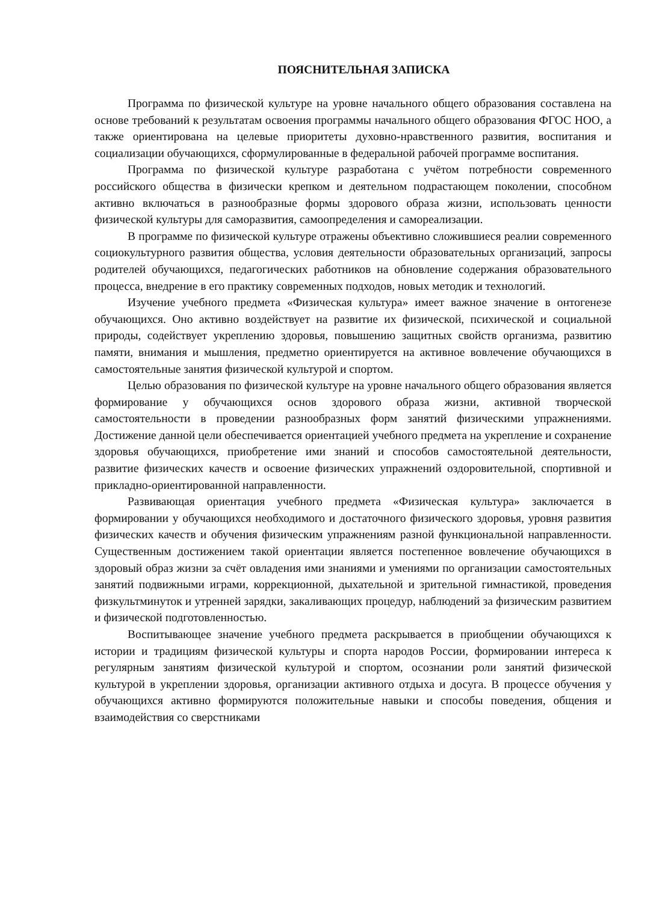ПОЯСНИТЕЛЬНАЯ ЗАПИСКА
Программа по физической культуре на уровне начального общего образования составлена на основе требований к результатам освоения программы начального общего образования ФГОС НОО, а также ориентирована на целевые приоритеты духовно-нравственного развития, воспитания и социализации обучающихся, сформулированные в федеральной рабочей программе воспитания.
Программа по физической культуре разработана с учётом потребности современного российского общества в физически крепком и деятельном подрастающем поколении, способном активно включаться в разнообразные формы здорового образа жизни, использовать ценности физической культуры для саморазвития, самоопределения и самореализации.
В программе по физической культуре отражены объективно сложившиеся реалии современного социокультурного развития общества, условия деятельности образовательных организаций, запросы родителей обучающихся, педагогических работников на обновление содержания образовательного процесса, внедрение в его практику современных подходов, новых методик и технологий.
Изучение учебного предмета «Физическая культура» имеет важное значение в онтогенезе обучающихся. Оно активно воздействует на развитие их физической, психической и социальной природы, содействует укреплению здоровья, повышению защитных свойств организма, развитию памяти, внимания и мышления, предметно ориентируется на активное вовлечение обучающихся в самостоятельные занятия физической культурой и спортом.
Целью образования по физической культуре на уровне начального общего образования является формирование у обучающихся основ здорового образа жизни, активной творческой самостоятельности в проведении разнообразных форм занятий физическими упражнениями. Достижение данной цели обеспечивается ориентацией учебного предмета на укрепление и сохранение здоровья обучающихся, приобретение ими знаний и способов самостоятельной деятельности, развитие физических качеств и освоение физических упражнений оздоровительной, спортивной и прикладно-ориентированной направленности.
Развивающая ориентация учебного предмета «Физическая культура» заключается в формировании у обучающихся необходимого и достаточного физического здоровья, уровня развития физических качеств и обучения физическим упражнениям разной функциональной направленности. Существенным достижением такой ориентации является постепенное вовлечение обучающихся в здоровый образ жизни за счёт овладения ими знаниями и умениями по организации самостоятельных занятий подвижными играми, коррекционной, дыхательной и зрительной гимнастикой, проведения физкультминуток и утренней зарядки, закаливающих процедур, наблюдений за физическим развитием и физической подготовленностью.
Воспитывающее значение учебного предмета раскрывается в приобщении обучающихся к истории и традициям физической культуры и спорта народов России, формировании интереса к регулярным занятиям физической культурой и спортом, осознании роли занятий физической культурой в укреплении здоровья, организации активного отдыха и досуга. В процессе обучения у обучающихся активно формируются положительные навыки и способы поведения, общения и взаимодействия со сверстниками